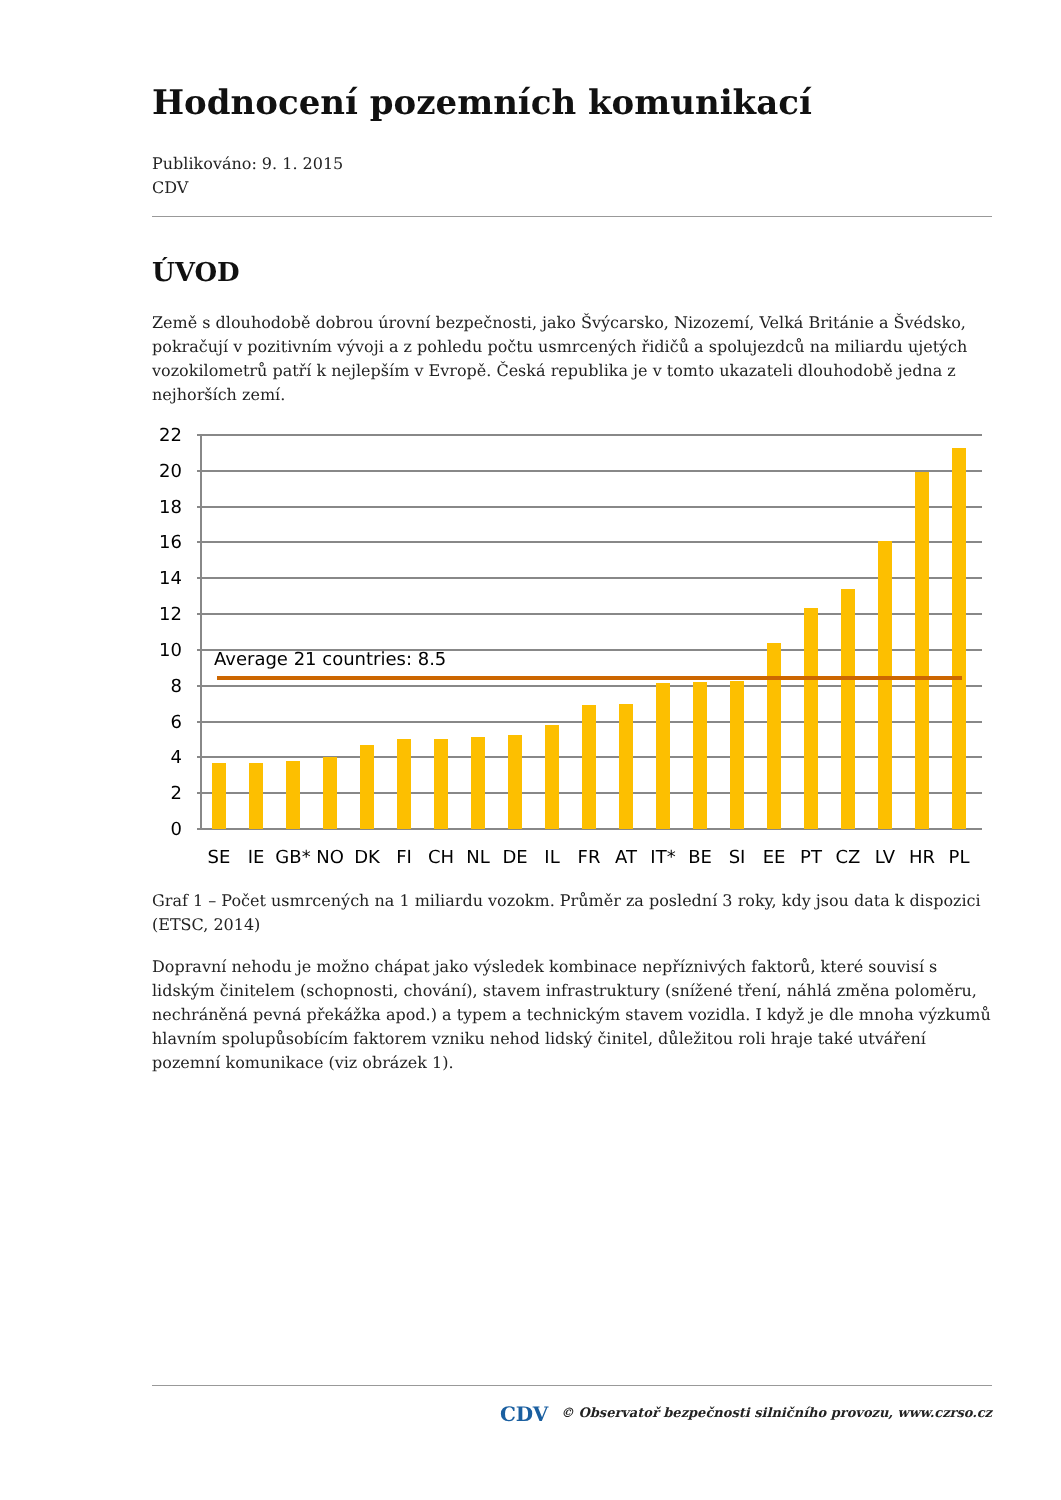Hodnocení pozemních komunikací
Publikováno: 9. 1. 2015
CDV
ÚVOD
Země s dlouhodobě dobrou úrovní bezpečnosti, jako Švýcarsko, Nizozemí, Velká Británie a Švédsko, pokračují v pozitivním vývoji a z pohledu počtu usmrcených řidičů a spolujezdců na miliardu ujetých vozokilometrů patří k nejlepším v Evropě. Česká republika je v tomto ukazateli dlouhodobě jedna z nejhorších zemí.
22
20
18
16
14
12
10
8
6
4
2
0
Average 21 countries: 8.5
SE
IE
GB*
NO
DK
FI
CH
NL
DE
IL
FR
AT
IT*
BE
SI
EE
PT
CZ
LV
HR
PL
Graf 1 – Počet usmrcených na 1 miliardu vozokm. Průměr za poslední 3 roky, kdy jsou data k dispozici (ETSC, 2014)
Dopravní nehodu je možno chápat jako výsledek kombinace nepříznivých faktorů, které souvisí s lidským činitelem (schopnosti, chování), stavem infrastruktury (snížené tření, náhlá změna poloměru, nechráněná pevná překážka apod.) a typem a technickým stavem vozidla. I když je dle mnoha výzkumů hlavním spolupůsobícím faktorem vzniku nehod lidský činitel, důležitou roli hraje také utváření pozemní komunikace (viz obrázek 1).
CDV © Observatoř bezpečnosti silničního provozu, www.czrso.cz